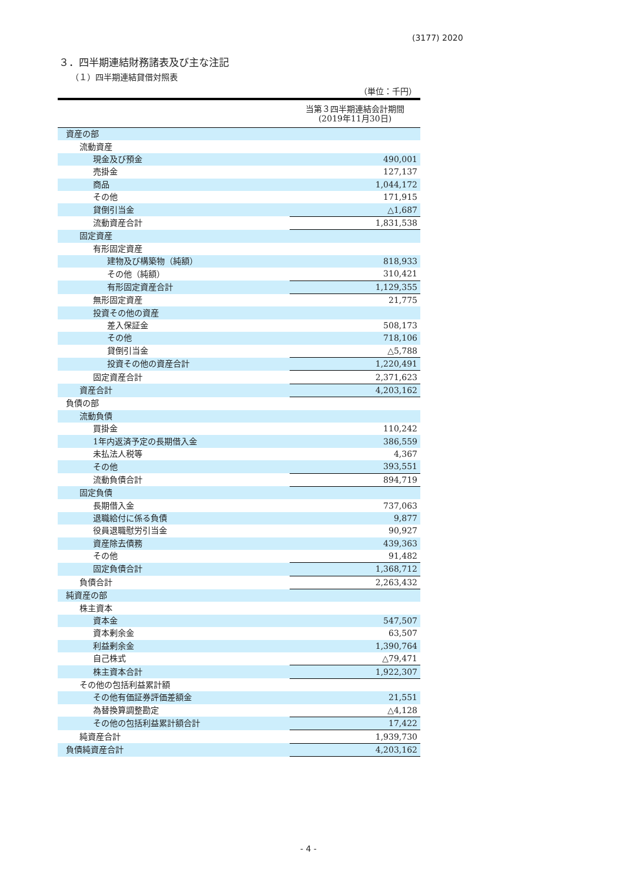(3177) 2020
３．四半期連結財務諸表及び主な注記
（１）四半期連結貸借対照表
（単位：千円）
| | 当第３四半期連結会計期間 (2019年11月30日) |
| --- | --- |
| 資産の部 | |
| 流動資産 | |
| 現金及び預金 | 490,001 |
| 売掛金 | 127,137 |
| 商品 | 1,044,172 |
| その他 | 171,915 |
| 貸倒引当金 | △1,687 |
| 流動資産合計 | 1,831,538 |
| 固定資産 | |
| 有形固定資産 | |
| 建物及び構築物（純額） | 818,933 |
| その他（純額） | 310,421 |
| 有形固定資産合計 | 1,129,355 |
| 無形固定資産 | 21,775 |
| 投資その他の資産 | |
| 差入保証金 | 508,173 |
| その他 | 718,106 |
| 貸倒引当金 | △5,788 |
| 投資その他の資産合計 | 1,220,491 |
| 固定資産合計 | 2,371,623 |
| 資産合計 | 4,203,162 |
| 負債の部 | |
| 流動負債 | |
| 買掛金 | 110,242 |
| 1年内返済予定の長期借入金 | 386,559 |
| 未払法人税等 | 4,367 |
| その他 | 393,551 |
| 流動負債合計 | 894,719 |
| 固定負債 | |
| 長期借入金 | 737,063 |
| 退職給付に係る負債 | 9,877 |
| 役員退職慰労引当金 | 90,927 |
| 資産除去債務 | 439,363 |
| その他 | 91,482 |
| 固定負債合計 | 1,368,712 |
| 負債合計 | 2,263,432 |
| 純資産の部 | |
| 株主資本 | |
| 資本金 | 547,507 |
| 資本剰余金 | 63,507 |
| 利益剰余金 | 1,390,764 |
| 自己株式 | △79,471 |
| 株主資本合計 | 1,922,307 |
| その他の包括利益累計額 | |
| その他有価証券評価差額金 | 21,551 |
| 為替換算調整勘定 | △4,128 |
| その他の包括利益累計額合計 | 17,422 |
| 純資産合計 | 1,939,730 |
| 負債純資産合計 | 4,203,162 |
- 4 -